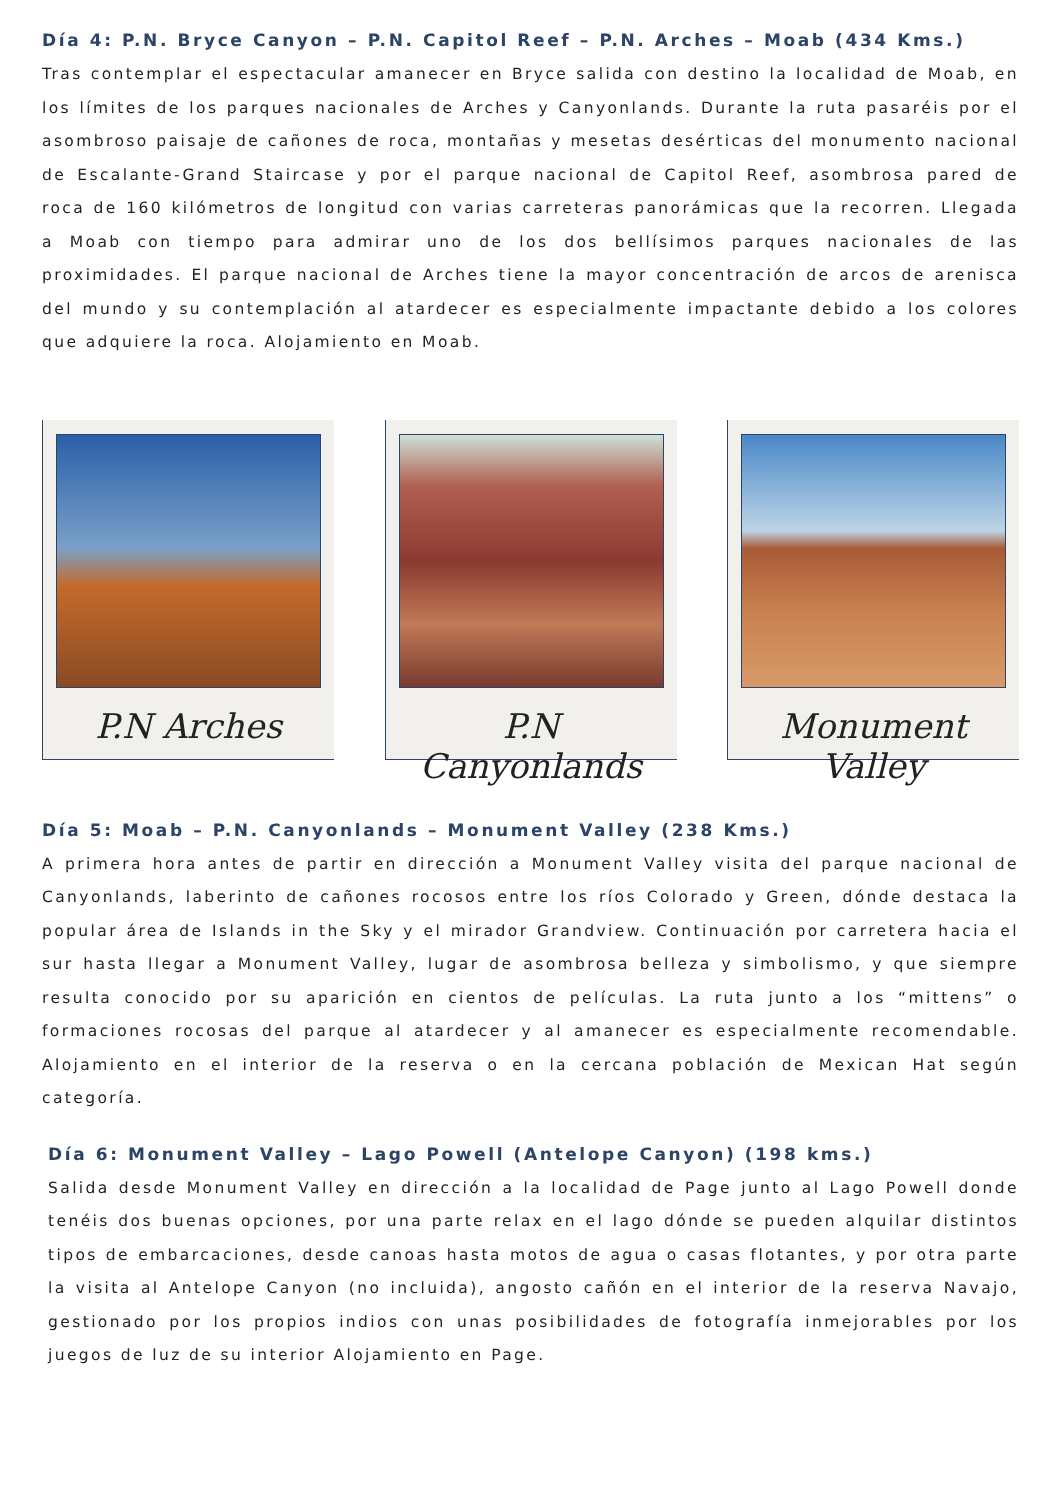Día 4: P.N. Bryce Canyon – P.N. Capitol Reef – P.N. Arches – Moab (434 Kms.)
Tras contemplar el espectacular amanecer en Bryce salida con destino la localidad de Moab, en los límites de los parques nacionales de Arches y Canyonlands. Durante la ruta pasaréis por el asombroso paisaje de cañones de roca, montañas y mesetas desérticas del monumento nacional de Escalante-Grand Staircase y por el parque nacional de Capitol Reef, asombrosa pared de roca de 160 kilómetros de longitud con varias carreteras panorámicas que la recorren. Llegada a Moab con tiempo para admirar uno de los dos bellísimos parques nacionales de las proximidades. El parque nacional de Arches tiene la mayor concentración de arcos de arenisca del mundo y su contemplación al atardecer es especialmente impactante debido a los colores que adquiere la roca. Alojamiento en Moab.
P.N Arches P.N Canyonlands Monument Valley
Día 5: Moab – P.N. Canyonlands – Monument Valley (238 Kms.)
A primera hora antes de partir en dirección a Monument Valley visita del parque nacional de Canyonlands, laberinto de cañones rocosos entre los ríos Colorado y Green, dónde destaca la popular área de Islands in the Sky y el mirador Grandview. Continuación por carretera hacia el sur hasta llegar a Monument Valley, lugar de asombrosa belleza y simbolismo, y que siempre resulta conocido por su aparición en cientos de películas. La ruta junto a los “mittens” o formaciones rocosas del parque al atardecer y al amanecer es especialmente recomendable. Alojamiento en el interior de la reserva o en la cercana población de Mexican Hat según categoría.
Día 6: Monument Valley – Lago Powell (Antelope Canyon) (198 kms.)
Salida desde Monument Valley en dirección a la localidad de Page junto al Lago Powell donde tenéis dos buenas opciones, por una parte relax en el lago dónde se pueden alquilar distintos tipos de embarcaciones, desde canoas hasta motos de agua o casas flotantes, y por otra parte la visita al Antelope Canyon (no incluida), angosto cañón en el interior de la reserva Navajo, gestionado por los propios indios con unas posibilidades de fotografía inmejorables por los juegos de luz de su interior Alojamiento en Page.